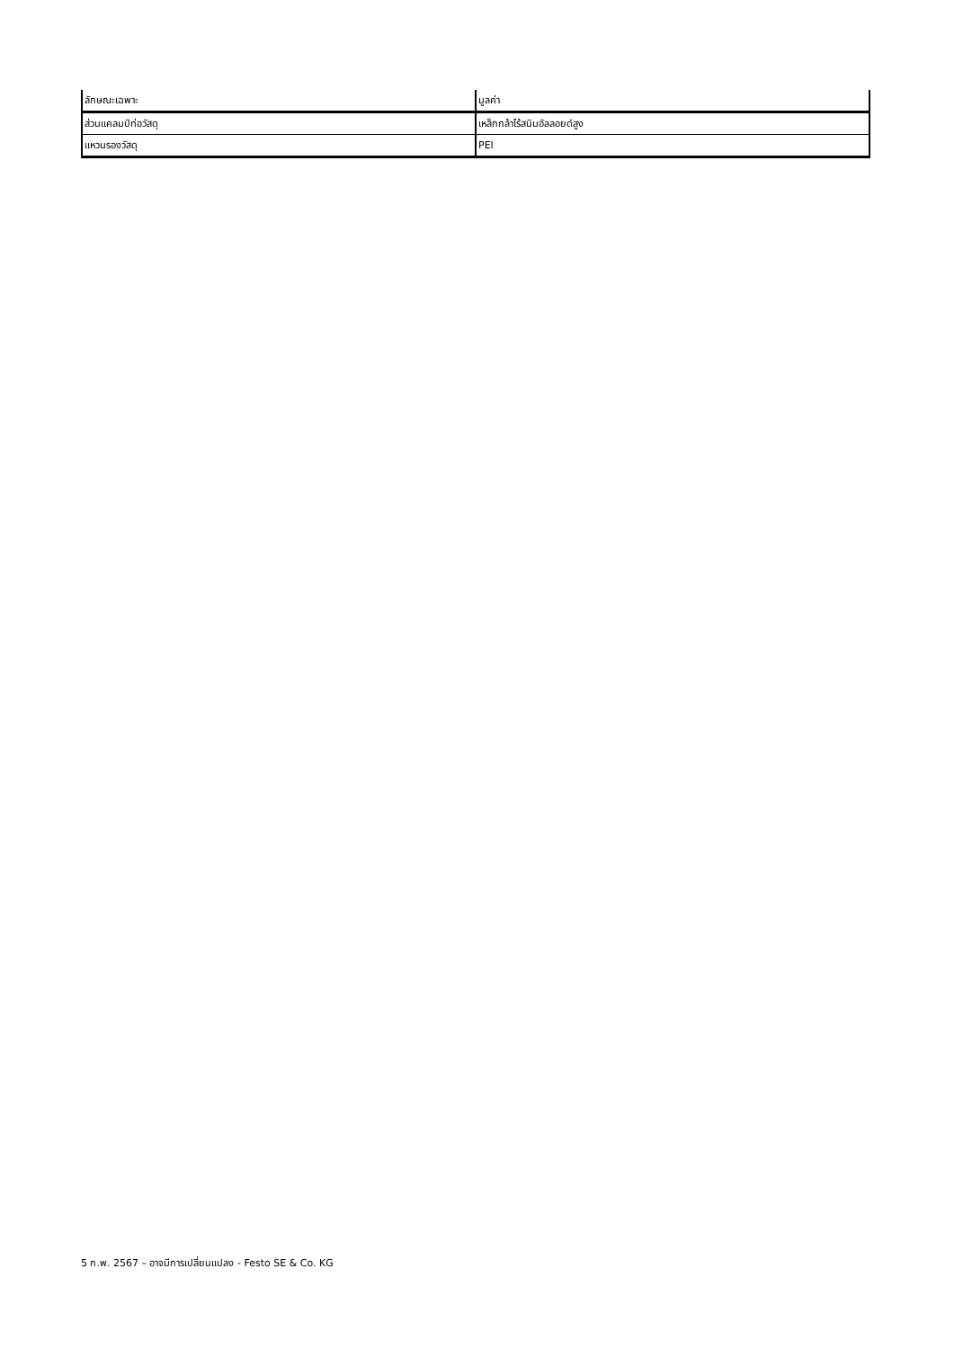| ลักษณะเฉพาะ | มูลค่า |
| --- | --- |
| ส่วนแคลมป์ท่อวัสดุ | เหล็กกล้าไร้สนิมอัลลอยด์สูง |
| แหวนรองวัสดุ | PEI |
5 ก.พ. 2567 – อาจมีการเปลี่ยนแปลง - Festo SE & Co. KG